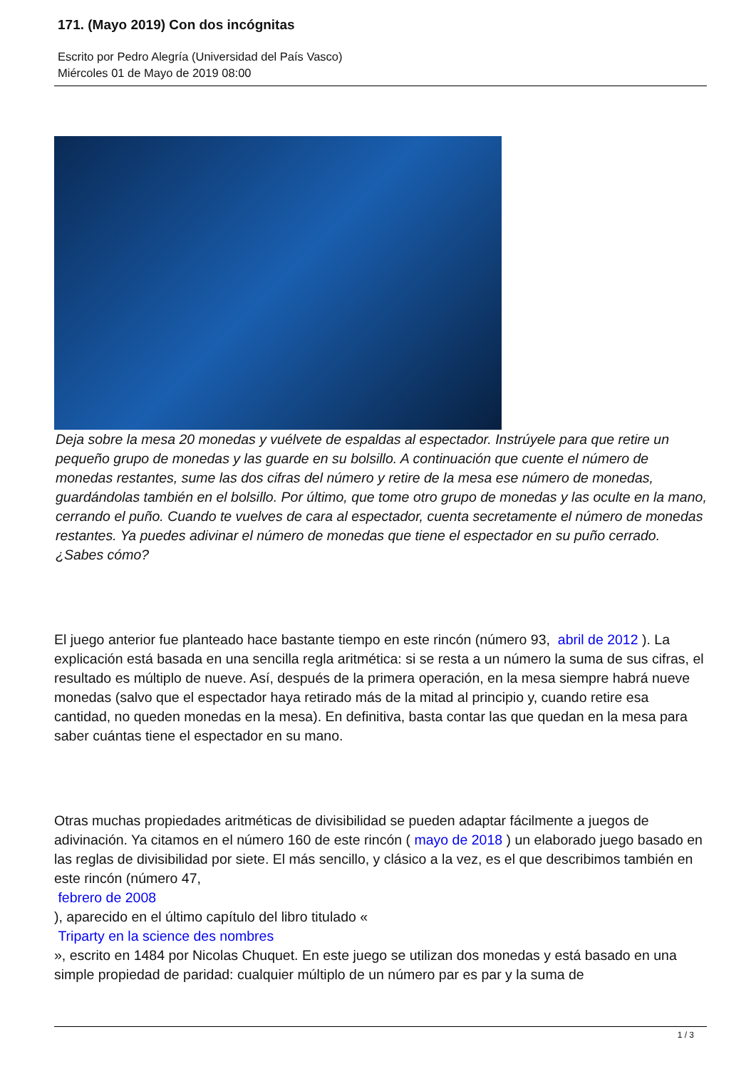171. (Mayo 2019) Con dos incógnitas
Escrito por Pedro Alegría (Universidad del País Vasco)
Miércoles 01 de Mayo de 2019 08:00
Deja sobre la mesa 20 monedas y vuélvete de espaldas al espectador. Instrúyele para que retire un pequeño grupo de monedas y las guarde en su bolsillo. A continuación que cuente el número de monedas restantes, sume las dos cifras del número y retire de la mesa ese número de monedas, guardándolas también en el bolsillo. Por último, que tome otro grupo de monedas y las oculte en la mano, cerrando el puño. Cuando te vuelves de cara al espectador, cuenta secretamente el número de monedas restantes. Ya puedes adivinar el número de monedas que tiene el espectador en su puño cerrado. ¿Sabes cómo?
El juego anterior fue planteado hace bastante tiempo en este rincón (número 93, abril de 2012 ). La explicación está basada en una sencilla regla aritmética: si se resta a un número la suma de sus cifras, el resultado es múltiplo de nueve. Así, después de la primera operación, en la mesa siempre habrá nueve monedas (salvo que el espectador haya retirado más de la mitad al principio y, cuando retire esa cantidad, no queden monedas en la mesa). En definitiva, basta contar las que quedan en la mesa para saber cuántas tiene el espectador en su mano.
Otras muchas propiedades aritméticas de divisibilidad se pueden adaptar fácilmente a juegos de adivinación. Ya citamos en el número 160 de este rincón ( mayo de 2018 ) un elaborado juego basado en las reglas de divisibilidad por siete. El más sencillo, y clásico a la vez, es el que describimos también en este rincón (número 47,
febrero de 2008
), aparecido en el último capítulo del libro titulado «
Triparty en la science des nombres
», escrito en 1484 por Nicolas Chuquet. En este juego se utilizan dos monedas y está basado en una simple propiedad de paridad: cualquier múltiplo de un número par es par y la suma de
1 / 3